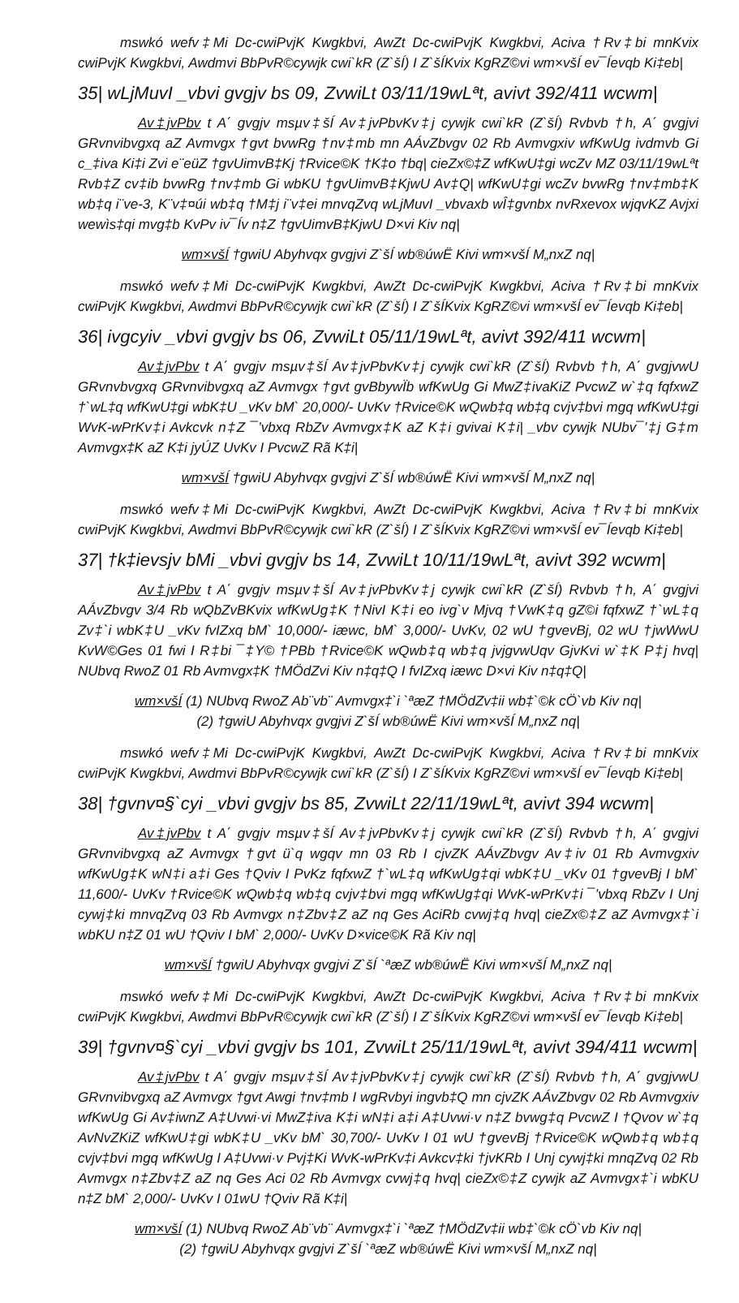mswkó wefv‡Mi Dc-cwiPvjK Kwgkbvi, AwZt Dc-cwiPvjK Kwgkbvi, Aciva †Rv‡bi mnKvix cwiPvjK Kwgkbvi, Awdmvi BbPvR©cywjk cwi`kR (Z`šÍ) I Z`šÍKvix KgRZ©vi wm×všÍ ev¯Íevqb Ki‡eb|
35| wLjMuvI _vbvi gvgjv bs 09, ZvwiLt 03/11/19wLªt, avivt 392/411 wcwm|
Av‡jvPbv t A΄ gvgjv msµv‡šÍ Av‡jvPbvKv‡j cywjk cwi`kR (Z`šÍ) Rvbvb †h, A΄ gvgjvi GRvnvibvgxq aZ Avmvgx †gvt bvwRg †nv‡mb mn AÁvZbvgv 02 Rb Avmvgxiv wfKwUg ivdmvb Gi c_‡iva Ki‡i Zvi e¨eüZ †gvUimvB‡Kj †Rvice©K †K‡o †bq| cieZx©‡Z wfKwU‡gi wcZv MZ 03/11/19wLªt Rvb‡Z cv‡ib bvwRg †nv‡mb Gi wbKU †gvUimvB‡KjwU Av‡Q| wfKwU‡gi wcZv bvwRg †nv‡mb‡K wb‡q i¨ve-3, K¨v‡¤úi wb‡q †M‡j i¨v‡ei mnvqZvq wLjMuvI _vbvaxb wÎ‡gvnbx nvRxevox wjqvKZ Avjxi wewìs‡qi mvg‡b KvPv iv¯Ív n‡Z †gvUimvB‡KjwU D×vi Kiv nq|
wm×všÍ †gwiU Abyhvqx gvgjvi Z`šÍ wb®úwË Kivi wm×všÍ M„nxZ nq|
mswkó wefv‡Mi Dc-cwiPvjK Kwgkbvi, AwZt Dc-cwiPvjK Kwgkbvi, Aciva †Rv‡bi mnKvix cwiPvjK Kwgkbvi, Awdmvi BbPvR©cywjk cwi`kR (Z`šÍ) I Z`šÍKvix KgRZ©vi wm×všÍ ev¯Íevqb Ki‡eb|
36| ivgcyiv _vbvi gvgjv bs 06, ZvwiLt 05/11/19wLªt, avivt 392/411 wcwm|
Av‡jvPbv t A΄ gvgjv msµv‡šÍ Av‡jvPbvKv‡j cywjk cwi`kR (Z`šÍ) Rvbvb †h, A΄ gvgjvwU GRvnvbvgxq GRvnvibvgxq aZ Avmvgx †gvt gvBbywÏb wfKwUg Gi MwZ‡ivaKiZ PvcwZ w`‡q fqfxwZ †`wL‡q wfKwU‡gi wbK‡U _vKv bM` 20,000/- UvKv †Rvice©K wQwb‡q wb‡q cvjv‡bvi mgq wfKwU‡gi WvK-wPrKv‡i Avkcvk n‡Z ¯’vbxq RbZv Avmvgx‡K aZ K‡i gvivai K‡i| _vbv cywjk NUbv¯’‡j G‡m Avmvgx‡K aZ K‡i jyÚZ UvKv I PvcwZ Rã K‡i|
wm×všÍ †gwiU Abyhvqx gvgjvi Z`šÍ wb®úwË Kivi wm×všÍ M„nxZ nq|
mswkó wefv‡Mi Dc-cwiPvjK Kwgkbvi, AwZt Dc-cwiPvjK Kwgkbvi, Aciva †Rv‡bi mnKvix cwiPvjK Kwgkbvi, Awdmvi BbPvR©cywjk cwi`kR (Z`šÍ) I Z`šÍKvix KgRZ©vi wm×všÍ ev¯Íevqb Ki‡eb|
37| †k‡ievsjv bMi _vbvi gvgjv bs 14, ZvwiLt 10/11/19wLªt, avivt 392 wcwm|
Av‡jvPbv t A΄ gvgjv msµv‡šÍ Av‡jvPbvKv‡j cywjk cwi`kR (Z`šÍ) Rvbvb †h, A΄ gvgjvi AÁvZbvgv 3/4 Rb wQbZvBKvix wfKwUg‡K †NivI K‡i eo ivg`v Mjvq †VwK‡q gZ©i fqfxwZ †`wL‡q Zv‡`i wbK‡U _vKv fvIZxq bM` 10,000/- iæwc, bM` 3,000/- UvKv, 02 wU †gvevBj, 02 wU †jwWwU KvW©Ges 01 fwi I R‡bi ¯‡Y© †PBb †Rvice©K wQwb‡q wb‡q jvjgvwUqv GjvKvi w`‡K P‡j hvq| NUbvq RwoZ 01 Rb Avmvgx‡K †MÖdZvi Kiv n‡q‡Q I fvIZxq iæwc D×vi Kiv n‡q‡Q|
wm×všÍ (1) NUbvq RwoZ Ab¨vb¨ Avmvgx‡`i `ªæZ †MÖdZv‡ii wb‡`©k cÖ`vb Kiv nq|
(2) †gwiU Abyhvqx gvgjvi Z`šÍ wb®úwË Kivi wm×všÍ M„nxZ nq|
mswkó wefv‡Mi Dc-cwiPvjK Kwgkbvi, AwZt Dc-cwiPvjK Kwgkbvi, Aciva †Rv‡bi mnKvix cwiPvjK Kwgkbvi, Awdmvi BbPvR©cywjk cwi`kR (Z`šÍ) I Z`šÍKvix KgRZ©vi wm×všÍ ev¯Íevqb Ki‡eb|
38| †gvnv¤§`cyi _vbvi gvgjv bs 85, ZvwiLt 22/11/19wLªt, avivt 394 wcwm|
Av‡jvPbv t A΄ gvgjv msµv‡šÍ Av‡jvPbvKv‡j cywjk cwi`kR (Z`šÍ) Rvbvb †h, A΄ gvgjvi GRvnvibvgxq aZ Avmvgx †gvt ü`q wgqv mn 03 Rb I cjvZK AÁvZbvgv Av‡iv 01 Rb Avmvgxiv wfKwUg‡K wN‡i a‡i Ges †Qviv I PvKz fqfxwZ †`wL‡q wfKwUg‡qi wbK‡U _vKv 01 †gvevBj I bM` 11,600/- UvKv †Rvice©K wQwb‡q wb‡q cvjv‡bvi mgq wfKwUg‡qi WvK-wPrKv‡i ¯’vbxq RbZv I Unj cywj‡ki mnvqZvq 03 Rb Avmvgx n‡Zbv‡Z aZ nq Ges AciRb cvwj‡q hvq| cieZx©‡Z aZ Avmvgx‡`i wbKU n‡Z 01 wU †Qviv I bM` 2,000/- UvKv D×vice©K Rã Kiv nq|
wm×všÍ †gwiU Abyhvqx gvgjvi Z`šÍ `ªæZ wb®úwË Kivi wm×všÍ M„nxZ nq|
mswkó wefv‡Mi Dc-cwiPvjK Kwgkbvi, AwZt Dc-cwiPvjK Kwgkbvi, Aciva †Rv‡bi mnKvix cwiPvjK Kwgkbvi, Awdmvi BbPvR©cywjk cwi`kR (Z`šÍ) I Z`šÍKvix KgRZ©vi wm×všÍ ev¯Íevqb Ki‡eb|
39| †gvnv¤§`cyi _vbvi gvgjv bs 101, ZvwiLt 25/11/19wLªt, avivt 394/411 wcwm|
Av‡jvPbv t A΄ gvgjv msµv‡šÍ Av‡jvPbvKv‡j cywjk cwi`kR (Z`šÍ) Rvbvb †h, A΄ gvgjvwU GRvnvibvgxq aZ Avmvgx †gvt Awgi †nv‡mb I wgRvbyi ingvb‡Q mn cjvZK AÁvZbvgv 02 Rb Avmvgxiv wfKwUg Gi Av‡iwnZ A‡Uvwi·vi MwZ‡iva K‡i wN‡i a‡i A‡Uvwi·v n‡Z bvwg‡q PvcwZ I †Qvov w`‡q AvNvZKiZ wfKwU‡gi wbK‡U _vKv bM` 30,700/- UvKv I 01 wU †gvevBj †Rvice©K wQwb‡q wb‡q cvjv‡bvi mgq wfKwUg I A‡Uvwi·v Pvj‡Ki WvK-wPrKv‡i Avkcv‡ki †jvKRb I Unj cywj‡ki mnqZvq 02 Rb Avmvgx n‡Zbv‡Z aZ nq Ges Aci 02 Rb Avmvgx cvwj‡q hvq| cieZx©‡Z cywjk aZ Avmvgx‡`i wbKU n‡Z bM` 2,000/- UvKv I 01wU †Qviv Rã K‡i|
wm×všÍ (1) NUbvq RwoZ Ab¨vb¨ Avmvgx‡`i `ªæZ †MÖdZv‡ii wb‡`©k cÖ`vb Kiv nq|
(2) †gwiU Abyhvqx gvgjvi Z`šÍ `ªæZ wb®úwË Kivi wm×všÍ M„nxZ nq|